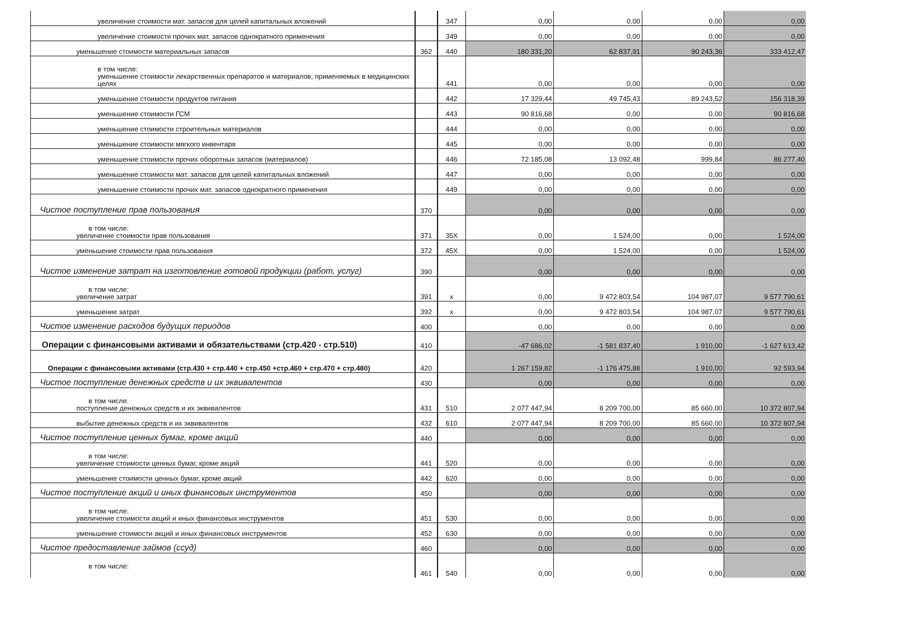| увеличение стоимости мат. запасов для целей капитальных вложений | | 347 | 0,00 | 0,00 | 0,00 | 0,00 |
| увеличение стоимости прочих мат. запасов однократного применения | | 349 | 0,00 | 0,00 | 0,00 | 0,00 |
| уменьшение стоимости материальных запасов | 362 | 440 | 180 331,20 | 62 837,91 | 90 243,36 | 333 412,47 |
| в том числе: уменьшение стоимости лекарственных препаратов и материалов, применяемых в медицинских целях | | 441 | 0,00 | 0,00 | 0,00 | 0,00 |
| уменьшение стоимости продуктов питания | | 442 | 17 329,44 | 49 745,43 | 89 243,52 | 156 318,39 |
| уменьшение стоимости ГСМ | | 443 | 90 816,68 | 0,00 | 0,00 | 90 816,68 |
| уменьшение стоимости строительных материалов | | 444 | 0,00 | 0,00 | 0,00 | 0,00 |
| уменьшение стоимости мягкого инвентаря | | 445 | 0,00 | 0,00 | 0,00 | 0,00 |
| уменьшение стоимости прочих оборотных запасов (материалов) | | 446 | 72 185,08 | 13 092,48 | 999,84 | 86 277,40 |
| уменьшение стоимости мат. запасов для целей капитальных вложений | | 447 | 0,00 | 0,00 | 0,00 | 0,00 |
| уменьшение стоимости прочих мат. запасов однократного применения | | 449 | 0,00 | 0,00 | 0,00 | 0,00 |
| Чистое поступление прав пользования | 370 | | 0,00 | 0,00 | 0,00 | 0,00 |
| в том числе: увеличение стоимости прав пользования | 371 | 35X | 0,00 | 1 524,00 | 0,00 | 1 524,00 |
| уменьшение стоимости прав пользования | 372 | 45X | 0,00 | 1 524,00 | 0,00 | 1 524,00 |
| Чистое изменение затрат на изготовление готовой продукции (работ, услуг) | 390 | | 0,00 | 0,00 | 0,00 | 0,00 |
| в том числе: увеличение затрат | 391 | x | 0,00 | 9 472 803,54 | 104 987,07 | 9 577 790,61 |
| уменьшение затрат | 392 | x | 0,00 | 9 472 803,54 | 104 987,07 | 9 577 790,61 |
| Чистое изменение расходов будущих периодов | 400 | | 0,00 | 0,00 | 0,00 | 0,00 |
| Операции с финансовыми активами и обязательствами (стр.420 - стр.510) | 410 | | -47 686,02 | -1 581 837,40 | 1 910,00 | -1 627 613,42 |
| Операции с финансовыми активами (стр.430 + стр.440 + стр.450 +стр.460 + стр.470 + стр.480) | 420 | | 1 267 159,82 | -1 176 475,88 | 1 910,00 | 92 593,94 |
| Чистое поступление денежных средств и их эквивалентов | 430 | | 0,00 | 0,00 | 0,00 | 0,00 |
| в том числе: поступление денежных средств и их эквивалентов | 431 | 510 | 2 077 447,94 | 8 209 700,00 | 85 660,00 | 10 372 807,94 |
| выбытие денежных средств и их эквивалентов | 432 | 610 | 2 077 447,94 | 8 209 700,00 | 85 660,00 | 10 372 807,94 |
| Чистое поступление ценных бумаг, кроме акций | 440 | | 0,00 | 0,00 | 0,00 | 0,00 |
| в том числе: увеличение стоимости ценных бумаг, кроме акций | 441 | 520 | 0,00 | 0,00 | 0,00 | 0,00 |
| уменьшение стоимости ценных бумаг, кроме акций | 442 | 620 | 0,00 | 0,00 | 0,00 | 0,00 |
| Чистое поступление акций и иных финансовых инструментов | 450 | | 0,00 | 0,00 | 0,00 | 0,00 |
| в том числе: увеличение стоимости акций и иных финансовых инструментов | 451 | 530 | 0,00 | 0,00 | 0,00 | 0,00 |
| уменьшение стоимости акций и иных финансовых инструментов | 452 | 630 | 0,00 | 0,00 | 0,00 | 0,00 |
| Чистое предоставление займов (ссуд) | 460 | | 0,00 | 0,00 | 0,00 | 0,00 |
| в том числе: | 461 | 540 | 0,00 | 0,00 | 0,00 | 0,00 |